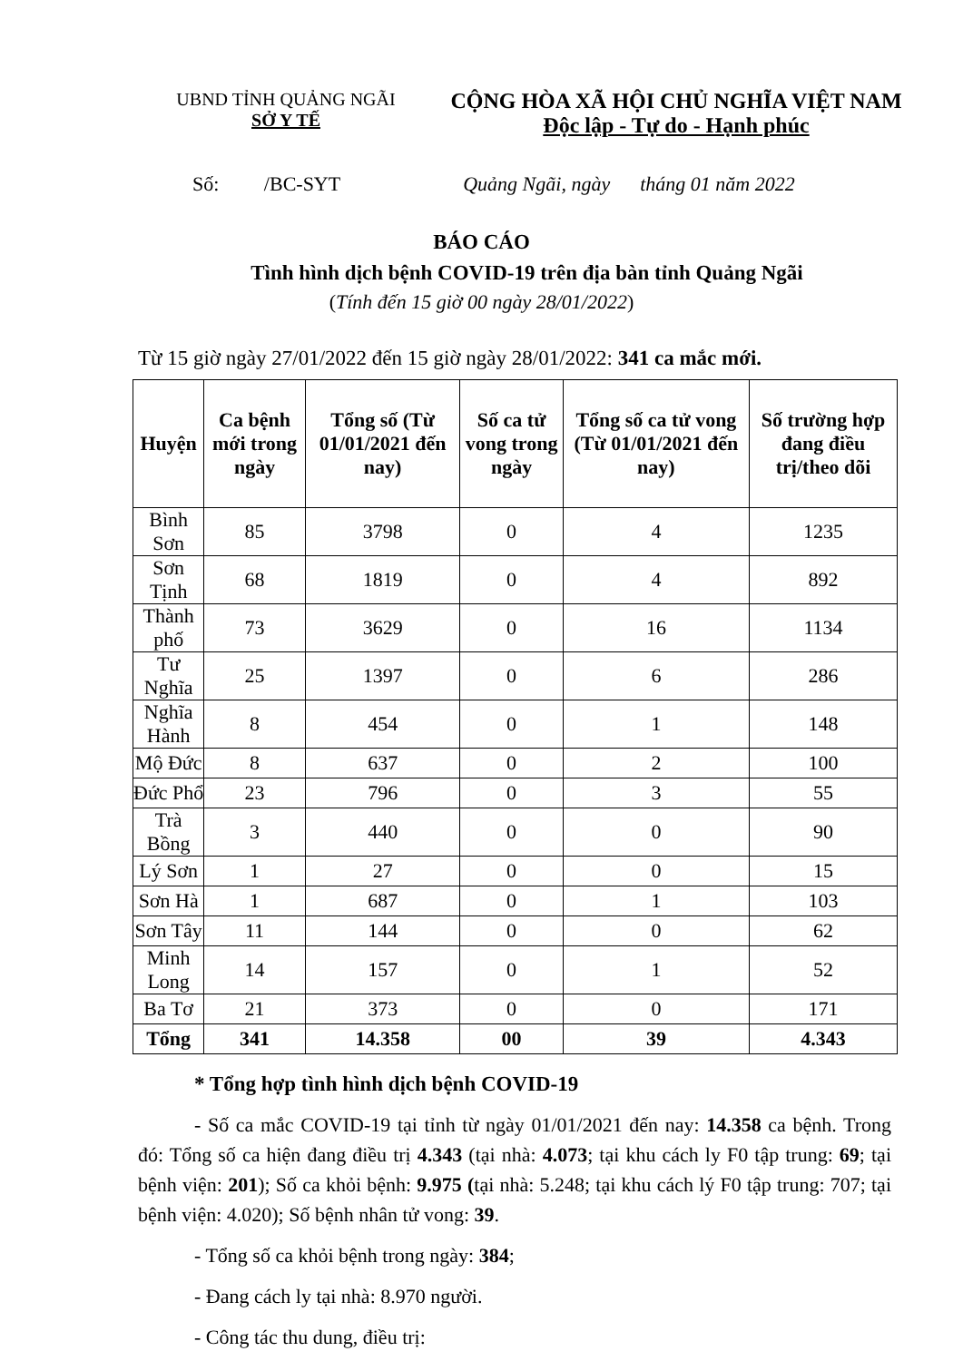UBND TỈNH QUẢNG NGÃI
SỞ Y TẾ
CỘNG HÒA XÃ HỘI CHỦ NGHĨA VIỆT NAM
Độc lập - Tự do - Hạnh phúc
Số: /BC-SYT Quảng Ngãi, ngày tháng 01 năm 2022
BÁO CÁO
Tình hình dịch bệnh COVID-19 trên địa bàn tỉnh Quảng Ngãi
(Tính đến 15 giờ 00 ngày 28/01/2022)
Từ 15 giờ ngày 27/01/2022 đến 15 giờ ngày 28/01/2022: 341 ca mắc mới.
| Huyện | Ca bệnh mới trong ngày | Tổng số (Từ 01/01/2021 đến nay) | Số ca tử vong trong ngày | Tổng số ca tử vong (Từ 01/01/2021 đến nay) | Số trường hợp đang điều trị/theo dõi |
| --- | --- | --- | --- | --- | --- |
| Bình Sơn | 85 | 3798 | 0 | 4 | 1235 |
| Sơn Tịnh | 68 | 1819 | 0 | 4 | 892 |
| Thành phố | 73 | 3629 | 0 | 16 | 1134 |
| Tư Nghĩa | 25 | 1397 | 0 | 6 | 286 |
| Nghĩa Hành | 8 | 454 | 0 | 1 | 148 |
| Mộ Đức | 8 | 637 | 0 | 2 | 100 |
| Đức Phổ | 23 | 796 | 0 | 3 | 55 |
| Trà Bồng | 3 | 440 | 0 | 0 | 90 |
| Lý Sơn | 1 | 27 | 0 | 0 | 15 |
| Sơn Hà | 1 | 687 | 0 | 1 | 103 |
| Sơn Tây | 11 | 144 | 0 | 0 | 62 |
| Minh Long | 14 | 157 | 0 | 1 | 52 |
| Ba Tơ | 21 | 373 | 0 | 0 | 171 |
| Tổng | 341 | 14.358 | 00 | 39 | 4.343 |
* Tổng hợp tình hình dịch bệnh COVID-19
- Số ca mắc COVID-19 tại tỉnh từ ngày 01/01/2021 đến nay: 14.358 ca bệnh. Trong đó: Tổng số ca hiện đang điều trị 4.343 (tại nhà: 4.073; tại khu cách ly F0 tập trung: 69; tại bệnh viện: 201); Số ca khỏi bệnh: 9.975 (tại nhà: 5.248; tại khu cách lý F0 tập trung: 707; tại bệnh viện: 4.020); Số bệnh nhân tử vong: 39.
- Tổng số ca khỏi bệnh trong ngày: 384;
- Đang cách ly tại nhà: 8.970 người.
- Công tác thu dung, điều trị: